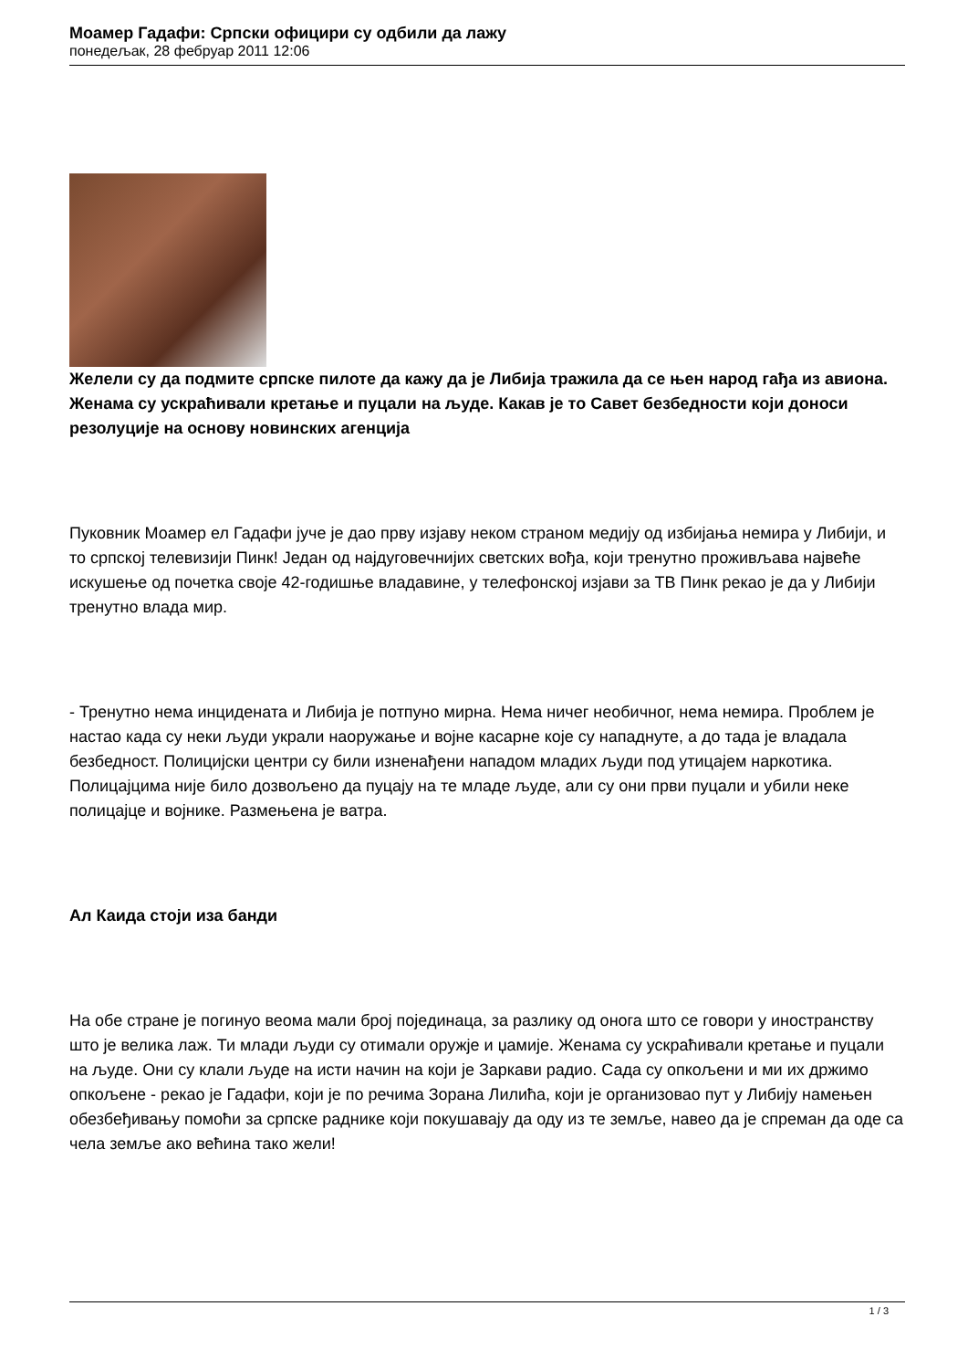Моамер Гадафи: Српски официри су одбили да лажу
понедељак, 28 фебруар 2011 12:06
Желели су да подмите српске пилоте да кажу да је Либија тражила да се њен народ гађа из авиона. Женама су ускраћивали кретање и пуцали на људе. Какав је то Савет безбедности који доноси резолуције на основу новинских агенција
Пуковник Моамер ел Гадафи јуче је дао прву изјаву неком страном медију од избијања немира у Либији, и то српској телевизији Пинк! Један од најдуговечнијих светских вођа, који тренутно проживљава највеће искушење од почетка своје 42-годишње владавине, у телефонској изјави за ТВ Пинк рекао је да у Либији тренутно влада мир.
- Тренутно нема инцидената и Либија је потпуно мирна. Нема ничег необичног, нема немира. Проблем је настао када су неки људи украли наоружање и војне касарне које су нападнуте, а до тада је владала безбедност. Полицијски центри су били изненађени нападом младих људи под утицајем наркотика. Полицајцима није било дозвољено да пуцају на те младе људе, али су они први пуцали и убили неке полицајце и војнике. Размењена је ватра.
Ал Каида стоји иза банди
На обе стране је погинуо веома мали број појединаца, за разлику од онога што се говори у иностранству што је велика лаж. Ти млади људи су отимали оружје и џамије. Женама су ускраћивали кретање и пуцали на људе. Они су клали људе на исти начин на који је Заркави радио. Сада су опкољени и ми их држимо опкољене - рекао је Гадафи, који је по речима Зорана Лилића, који је организовао пут у Либију намењен обезбеђивању помоћи за српске раднике који покушавају да оду из те земље, навео да је спреман да оде са чела земље ако већина тако жели!
1 / 3